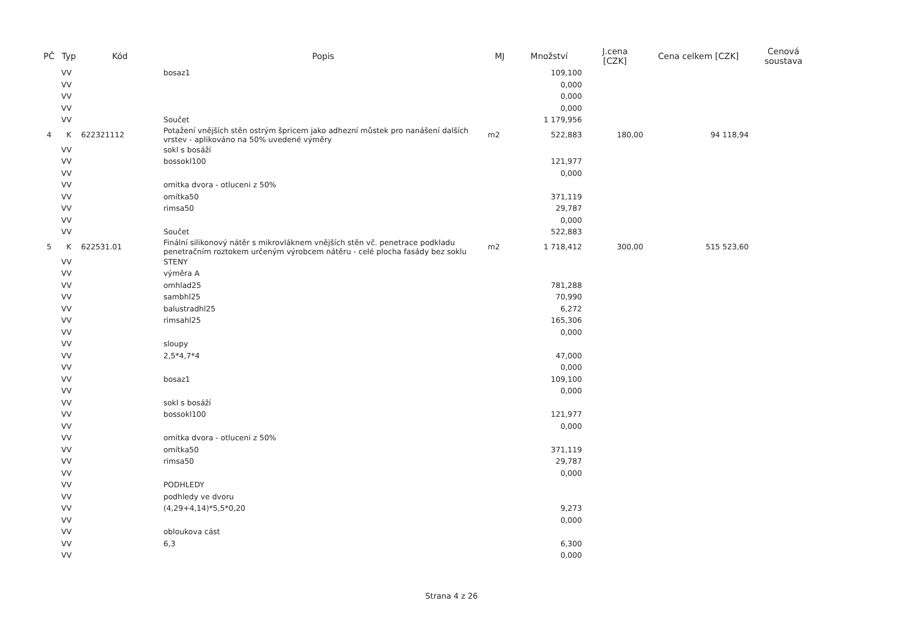| PČ | Typ | Kód | Popis | MJ | Množství | J.cena [CZK] | Cena celkem [CZK] | Cenová soustava |
| --- | --- | --- | --- | --- | --- | --- | --- | --- |
| | VV | | bosaz1 | | 109,100 | | | |
| | VV | | | | 0,000 | | | |
| | VV | | | | 0,000 | | | |
| | VV | | | | 0,000 | | | |
| | VV | | Součet | | 1 179,956 | | | |
| 4 | K | 622321112 | Potažení vnějších stěn ostrým špricem jako adhezní můstek pro nanášení dalších vrstev - aplikováno na 50% uvedené výměry | m2 | 522,883 | 180,00 | 94 118,94 | |
| | VV | | sokl s bosáží | | | | | |
| | VV | | bossokl100 | | 121,977 | | | |
| | VV | | | | 0,000 | | | |
| | VV | | omitka dvora - otluceni z 50% | | | | | |
| | VV | | omítka50 | | 371,119 | | | |
| | VV | | rimsa50 | | 29,787 | | | |
| | VV | | | | 0,000 | | | |
| | VV | | Součet | | 522,883 | | | |
| 5 | K | 622531.01 | Finální silikonový nátěr s mikrovláknem vnějších stěn vč. penetrace podkladu penetračním roztokem určeným výrobcem nátěru - celé plocha fasády bez soklu | m2 | 1 718,412 | 300,00 | 515 523,60 | |
| | VV | | STENY | | | | | |
| | VV | | výměra A | | | | | |
| | VV | | omhlad25 | | 781,288 | | | |
| | VV | | sambhl25 | | 70,990 | | | |
| | VV | | balustradhl25 | | 6,272 | | | |
| | VV | | rimsahl25 | | 165,306 | | | |
| | VV | | | | 0,000 | | | |
| | VV | | sloupy | | | | | |
| | VV | | 2,5*4,7*4 | | 47,000 | | | |
| | VV | | | | 0,000 | | | |
| | VV | | bosaz1 | | 109,100 | | | |
| | VV | | | | 0,000 | | | |
| | VV | | sokl s bosáží | | | | | |
| | VV | | bossokl100 | | 121,977 | | | |
| | VV | | | | 0,000 | | | |
| | VV | | omitka dvora - otluceni z 50% | | | | | |
| | VV | | omítka50 | | 371,119 | | | |
| | VV | | rimsa50 | | 29,787 | | | |
| | VV | | | | 0,000 | | | |
| | VV | | PODHLEDY | | | | | |
| | VV | | podhledy ve dvoru | | | | | |
| | VV | | (4,29+4,14)*5,5*0,20 | | 9,273 | | | |
| | VV | | | | 0,000 | | | |
| | VV | | obloukova cást | | | | | |
| | VV | | 6,3 | | 6,300 | | | |
| | VV | | | | 0,000 | | | |
Strana 4 z 26